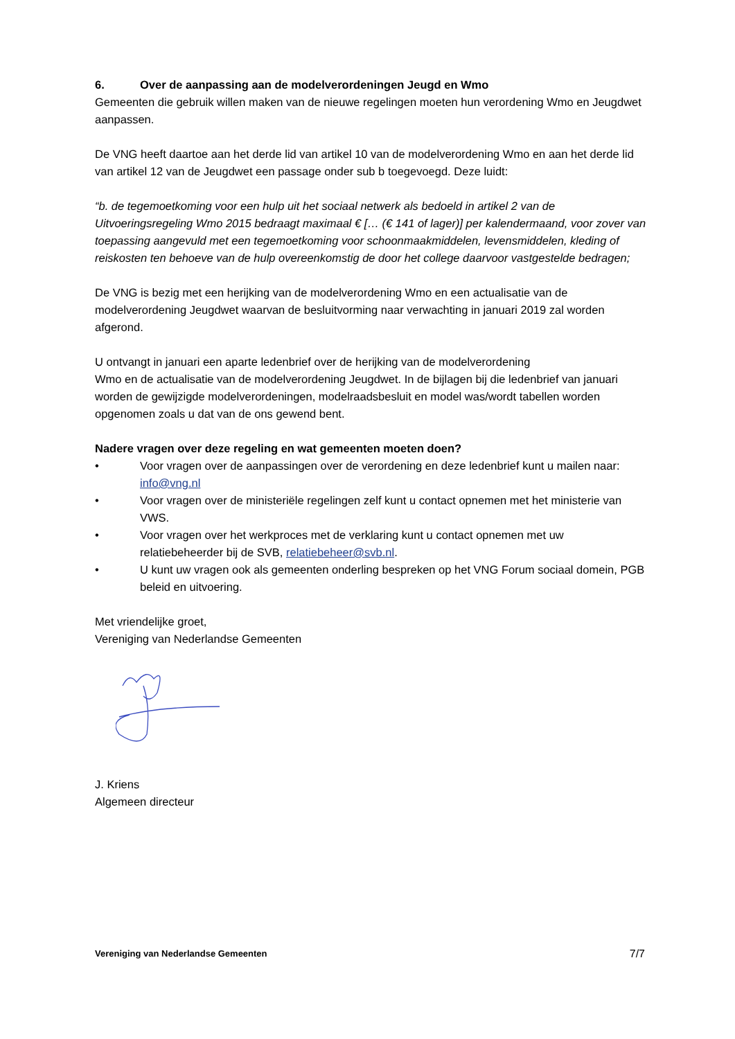6. Over de aanpassing aan de modelverordeningen Jeugd en Wmo
Gemeenten die gebruik willen maken van de nieuwe regelingen moeten hun verordening Wmo en Jeugdwet aanpassen.
De VNG heeft daartoe aan het derde lid van artikel 10 van de modelverordening Wmo en aan het derde lid van artikel 12 van de Jeugdwet een passage onder sub b toegevoegd. Deze luidt:
“b. de tegemoetkoming voor een hulp uit het sociaal netwerk als bedoeld in artikel 2 van de Uitvoeringsregeling Wmo 2015 bedraagt maximaal € [… (€ 141 of lager)] per kalendermaand, voor zover van toepassing aangevuld met een tegemoetkoming voor schoonmaakmiddelen, levensmiddelen, kleding of reiskosten ten behoeve van de hulp overeenkomstig de door het college daarvoor vastgestelde bedragen;
De VNG is bezig met een herijking van de modelverordening Wmo en een actualisatie van de modelverordening Jeugdwet waarvan de besluitvorming naar verwachting in januari 2019 zal worden afgerond.
U ontvangt in januari een aparte ledenbrief over de herijking van de modelverordening
Wmo en de actualisatie van de modelverordening Jeugdwet. In de bijlagen bij die ledenbrief van januari worden de gewijzigde modelverordeningen, modelraadsbesluit en model was/wordt tabellen worden opgenomen zoals u dat van de ons gewend bent.
Nadere vragen over deze regeling en wat gemeenten moeten doen?
• Voor vragen over de aanpassingen over de verordening en deze ledenbrief kunt u mailen naar: info@vng.nl
• Voor vragen over de ministeriële regelingen zelf kunt u contact opnemen met het ministerie van VWS.
• Voor vragen over het werkproces met de verklaring kunt u contact opnemen met uw relatiebeheerder bij de SVB, relatiebeheer@svb.nl.
• U kunt uw vragen ook als gemeenten onderling bespreken op het VNG Forum sociaal domein, PGB beleid en uitvoering.
Met vriendelijke groet,
Vereniging van Nederlandse Gemeenten
J. Kriens
Algemeen directeur
Vereniging van Nederlandse Gemeenten 7/7